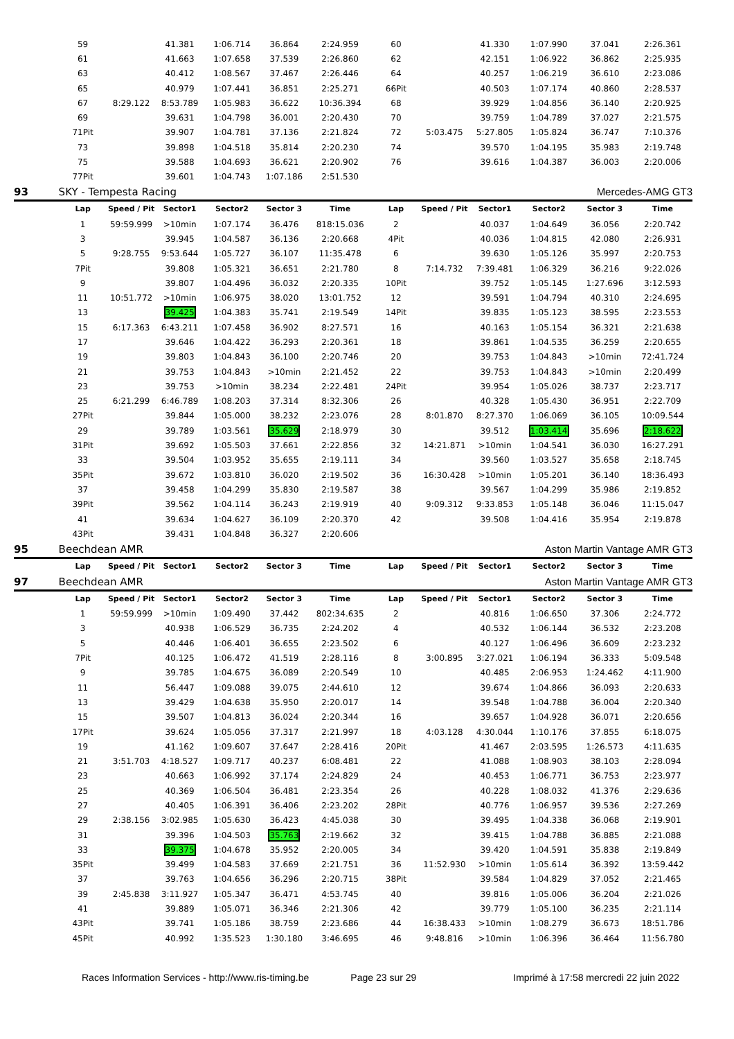| | 59 | | 41.381 | 1:06.714 | 36.864 | 2:24.959 | 60 | | 41.330 | 1:07.990 | 37.041 | 2:26.361 |
| | 61 | | 41.663 | 1:07.658 | 37.539 | 2:26.860 | 62 | | 42.151 | 1:06.922 | 36.862 | 2:25.935 |
| | 63 | | 40.412 | 1:08.567 | 37.467 | 2:26.446 | 64 | | 40.257 | 1:06.219 | 36.610 | 2:23.086 |
| | 65 | | 40.979 | 1:07.441 | 36.851 | 2:25.271 | 66Pit | | 40.503 | 1:07.174 | 40.860 | 2:28.537 |
| | 67 | 8:29.122 | 8:53.789 | 1:05.983 | 36.622 | 10:36.394 | 68 | | 39.929 | 1:04.856 | 36.140 | 2:20.925 |
| | 69 | | 39.631 | 1:04.798 | 36.001 | 2:20.430 | 70 | | 39.759 | 1:04.789 | 37.027 | 2:21.575 |
| | 71Pit | | 39.907 | 1:04.781 | 37.136 | 2:21.824 | 72 | 5:03.475 | 5:27.805 | 1:05.824 | 36.747 | 7:10.376 |
| | 73 | | 39.898 | 1:04.518 | 35.814 | 2:20.230 | 74 | | 39.570 | 1:04.195 | 35.983 | 2:19.748 |
| | 75 | | 39.588 | 1:04.693 | 36.621 | 2:20.902 | 76 | | 39.616 | 1:04.387 | 36.003 | 2:20.006 |
| | 77Pit | | 39.601 | 1:04.743 | 1:07.186 | 2:51.530 | | | | | | |
| 93 | SKY - Tempesta Racing | | | | | | | | | Mercedes-AMG GT3 | | |
| | Lap | Speed / Pit | Sector1 | Sector2 | Sector 3 | Time | Lap | Speed / Pit | Sector1 | Sector2 | Sector 3 | Time |
| | 1 | 59:59.999 | >10min | 1:07.174 | 36.476 | 818:15.036 | 2 | | 40.037 | 1:04.649 | 36.056 | 2:20.742 |
| | 3 | | 39.945 | 1:04.587 | 36.136 | 2:20.668 | 4Pit | | 40.036 | 1:04.815 | 42.080 | 2:26.931 |
| | 5 | 9:28.755 | 9:53.644 | 1:05.727 | 36.107 | 11:35.478 | 6 | | 39.630 | 1:05.126 | 35.997 | 2:20.753 |
| | 7Pit | | 39.808 | 1:05.321 | 36.651 | 2:21.780 | 8 | 7:14.732 | 7:39.481 | 1:06.329 | 36.216 | 9:22.026 |
| | 9 | | 39.807 | 1:04.496 | 36.032 | 2:20.335 | 10Pit | | 39.752 | 1:05.145 | 1:27.696 | 3:12.593 |
| | 11 | 10:51.772 | >10min | 1:06.975 | 38.020 | 13:01.752 | 12 | | 39.591 | 1:04.794 | 40.310 | 2:24.695 |
| | 13 | | 39.425 | 1:04.383 | 35.741 | 2:19.549 | 14Pit | | 39.835 | 1:05.123 | 38.595 | 2:23.553 |
| | 15 | 6:17.363 | 6:43.211 | 1:07.458 | 36.902 | 8:27.571 | 16 | | 40.163 | 1:05.154 | 36.321 | 2:21.638 |
| | 17 | | 39.646 | 1:04.422 | 36.293 | 2:20.361 | 18 | | 39.861 | 1:04.535 | 36.259 | 2:20.655 |
| | 19 | | 39.803 | 1:04.843 | 36.100 | 2:20.746 | 20 | | 39.753 | 1:04.843 | >10min | 72:41.724 |
| | 21 | | 39.753 | 1:04.843 | >10min | 2:21.452 | 22 | | 39.753 | 1:04.843 | >10min | 2:20.499 |
| | 23 | | 39.753 | >10min | 38.234 | 2:22.481 | 24Pit | | 39.954 | 1:05.026 | 38.737 | 2:23.717 |
| | 25 | 6:21.299 | 6:46.789 | 1:08.203 | 37.314 | 8:32.306 | 26 | | 40.328 | 1:05.430 | 36.951 | 2:22.709 |
| | 27Pit | | 39.844 | 1:05.000 | 38.232 | 2:23.076 | 28 | 8:01.870 | 8:27.370 | 1:06.069 | 36.105 | 10:09.544 |
| | 29 | | 39.789 | 1:03.561 | 35.629 | 2:18.979 | 30 | | 39.512 | 1:03.414 | 35.696 | 2:18.622 |
| | 31Pit | | 39.692 | 1:05.503 | 37.661 | 2:22.856 | 32 | 14:21.871 | >10min | 1:04.541 | 36.030 | 16:27.291 |
| | 33 | | 39.504 | 1:03.952 | 35.655 | 2:19.111 | 34 | | 39.560 | 1:03.527 | 35.658 | 2:18.745 |
| | 35Pit | | 39.672 | 1:03.810 | 36.020 | 2:19.502 | 36 | 16:30.428 | >10min | 1:05.201 | 36.140 | 18:36.493 |
| | 37 | | 39.458 | 1:04.299 | 35.830 | 2:19.587 | 38 | | 39.567 | 1:04.299 | 35.986 | 2:19.852 |
| | 39Pit | | 39.562 | 1:04.114 | 36.243 | 2:19.919 | 40 | 9:09.312 | 9:33.853 | 1:05.148 | 36.046 | 11:15.047 |
| | 41 | | 39.634 | 1:04.627 | 36.109 | 2:20.370 | 42 | | 39.508 | 1:04.416 | 35.954 | 2:19.878 |
| | 43Pit | | 39.431 | 1:04.848 | 36.327 | 2:20.606 | | | | | | |
| 95 | Beechdean AMR | | | | | | | | Aston Martin Vantage AMR GT3 | | | |
| | Lap | Speed / Pit | Sector1 | Sector2 | Sector 3 | Time | Lap | Speed / Pit | Sector1 | Sector2 | Sector 3 | Time |
| 97 | Beechdean AMR | | | | | | | | Aston Martin Vantage AMR GT3 | | | |
| | Lap | Speed / Pit | Sector1 | Sector2 | Sector 3 | Time | Lap | Speed / Pit | Sector1 | Sector2 | Sector 3 | Time |
| | 1 | 59:59.999 | >10min | 1:09.490 | 37.442 | 802:34.635 | 2 | | 40.816 | 1:06.650 | 37.306 | 2:24.772 |
| | 3 | | 40.938 | 1:06.529 | 36.735 | 2:24.202 | 4 | | 40.532 | 1:06.144 | 36.532 | 2:23.208 |
| | 5 | | 40.446 | 1:06.401 | 36.655 | 2:23.502 | 6 | | 40.127 | 1:06.496 | 36.609 | 2:23.232 |
| | 7Pit | | 40.125 | 1:06.472 | 41.519 | 2:28.116 | 8 | 3:00.895 | 3:27.021 | 1:06.194 | 36.333 | 5:09.548 |
| | 9 | | 39.785 | 1:04.675 | 36.089 | 2:20.549 | 10 | | 40.485 | 2:06.953 | 1:24.462 | 4:11.900 |
| | 11 | | 56.447 | 1:09.088 | 39.075 | 2:44.610 | 12 | | 39.674 | 1:04.866 | 36.093 | 2:20.633 |
| | 13 | | 39.429 | 1:04.638 | 35.950 | 2:20.017 | 14 | | 39.548 | 1:04.788 | 36.004 | 2:20.340 |
| | 15 | | 39.507 | 1:04.813 | 36.024 | 2:20.344 | 16 | | 39.657 | 1:04.928 | 36.071 | 2:20.656 |
| | 17Pit | | 39.624 | 1:05.056 | 37.317 | 2:21.997 | 18 | 4:03.128 | 4:30.044 | 1:10.176 | 37.855 | 6:18.075 |
| | 19 | | 41.162 | 1:09.607 | 37.647 | 2:28.416 | 20Pit | | 41.467 | 2:03.595 | 1:26.573 | 4:11.635 |
| | 21 | 3:51.703 | 4:18.527 | 1:09.717 | 40.237 | 6:08.481 | 22 | | 41.088 | 1:08.903 | 38.103 | 2:28.094 |
| | 23 | | 40.663 | 1:06.992 | 37.174 | 2:24.829 | 24 | | 40.453 | 1:06.771 | 36.753 | 2:23.977 |
| | 25 | | 40.369 | 1:06.504 | 36.481 | 2:23.354 | 26 | | 40.228 | 1:08.032 | 41.376 | 2:29.636 |
| | 27 | | 40.405 | 1:06.391 | 36.406 | 2:23.202 | 28Pit | | 40.776 | 1:06.957 | 39.536 | 2:27.269 |
| | 29 | 2:38.156 | 3:02.985 | 1:05.630 | 36.423 | 4:45.038 | 30 | | 39.495 | 1:04.338 | 36.068 | 2:19.901 |
| | 31 | | 39.396 | 1:04.503 | 35.763 | 2:19.662 | 32 | | 39.415 | 1:04.788 | 36.885 | 2:21.088 |
| | 33 | | 39.375 | 1:04.678 | 35.952 | 2:20.005 | 34 | | 39.420 | 1:04.591 | 35.838 | 2:19.849 |
| | 35Pit | | 39.499 | 1:04.583 | 37.669 | 2:21.751 | 36 | 11:52.930 | >10min | 1:05.614 | 36.392 | 13:59.442 |
| | 37 | | 39.763 | 1:04.656 | 36.296 | 2:20.715 | 38Pit | | 39.584 | 1:04.829 | 37.052 | 2:21.465 |
| | 39 | 2:45.838 | 3:11.927 | 1:05.347 | 36.471 | 4:53.745 | 40 | | 39.816 | 1:05.006 | 36.204 | 2:21.026 |
| | 41 | | 39.889 | 1:05.071 | 36.346 | 2:21.306 | 42 | | 39.779 | 1:05.100 | 36.235 | 2:21.114 |
| | 43Pit | | 39.741 | 1:05.186 | 38.759 | 2:23.686 | 44 | 16:38.433 | >10min | 1:08.279 | 36.673 | 18:51.786 |
| | 45Pit | | 40.992 | 1:35.523 | 1:30.180 | 3:46.695 | 46 | 9:48.816 | >10min | 1:06.396 | 36.464 | 11:56.780 |
Races Information Services - http://www.ris-timing.be Page 23 sur 29 Imprimé à 17:58 mercredi 22 juin 2022